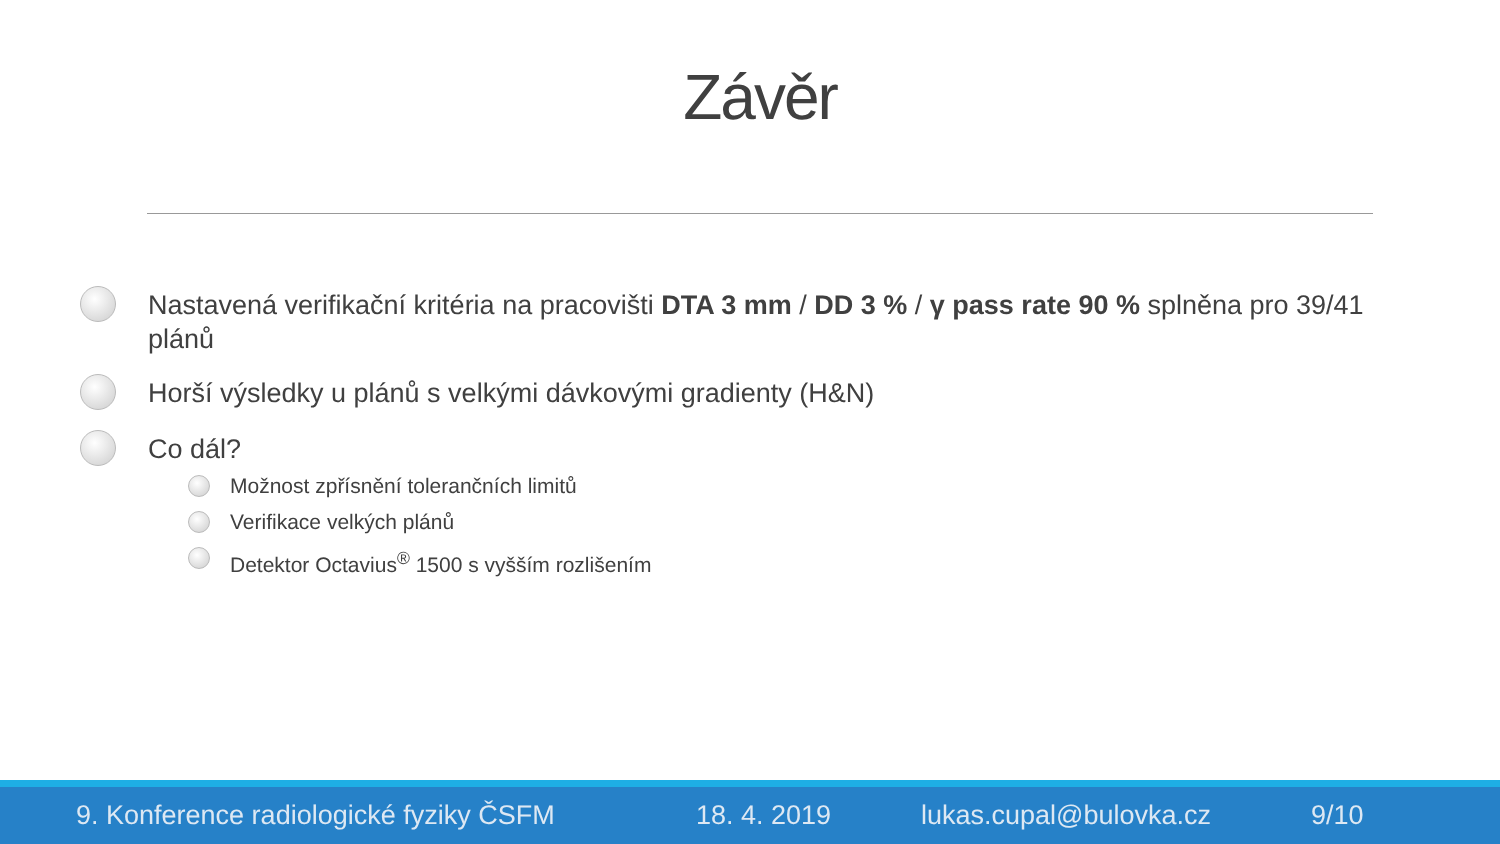Závěr
Nastavená verifikační kritéria na pracovišti DTA 3 mm / DD 3 % / γ pass rate 90 % splněna pro 39/41 plánů
Horší výsledky u plánů s velkými dávkovými gradienty (H&N)
Co dál?
Možnost zpřísnění tolerančních limitů
Verifikace velkých plánů
Detektor Octavius<sup>®</sup> 1500 s vyšším rozlišením
9. Konference radiologické fyziky ČSFM 18. 4. 2019 lukas.cupal@bulovka.cz 9/10